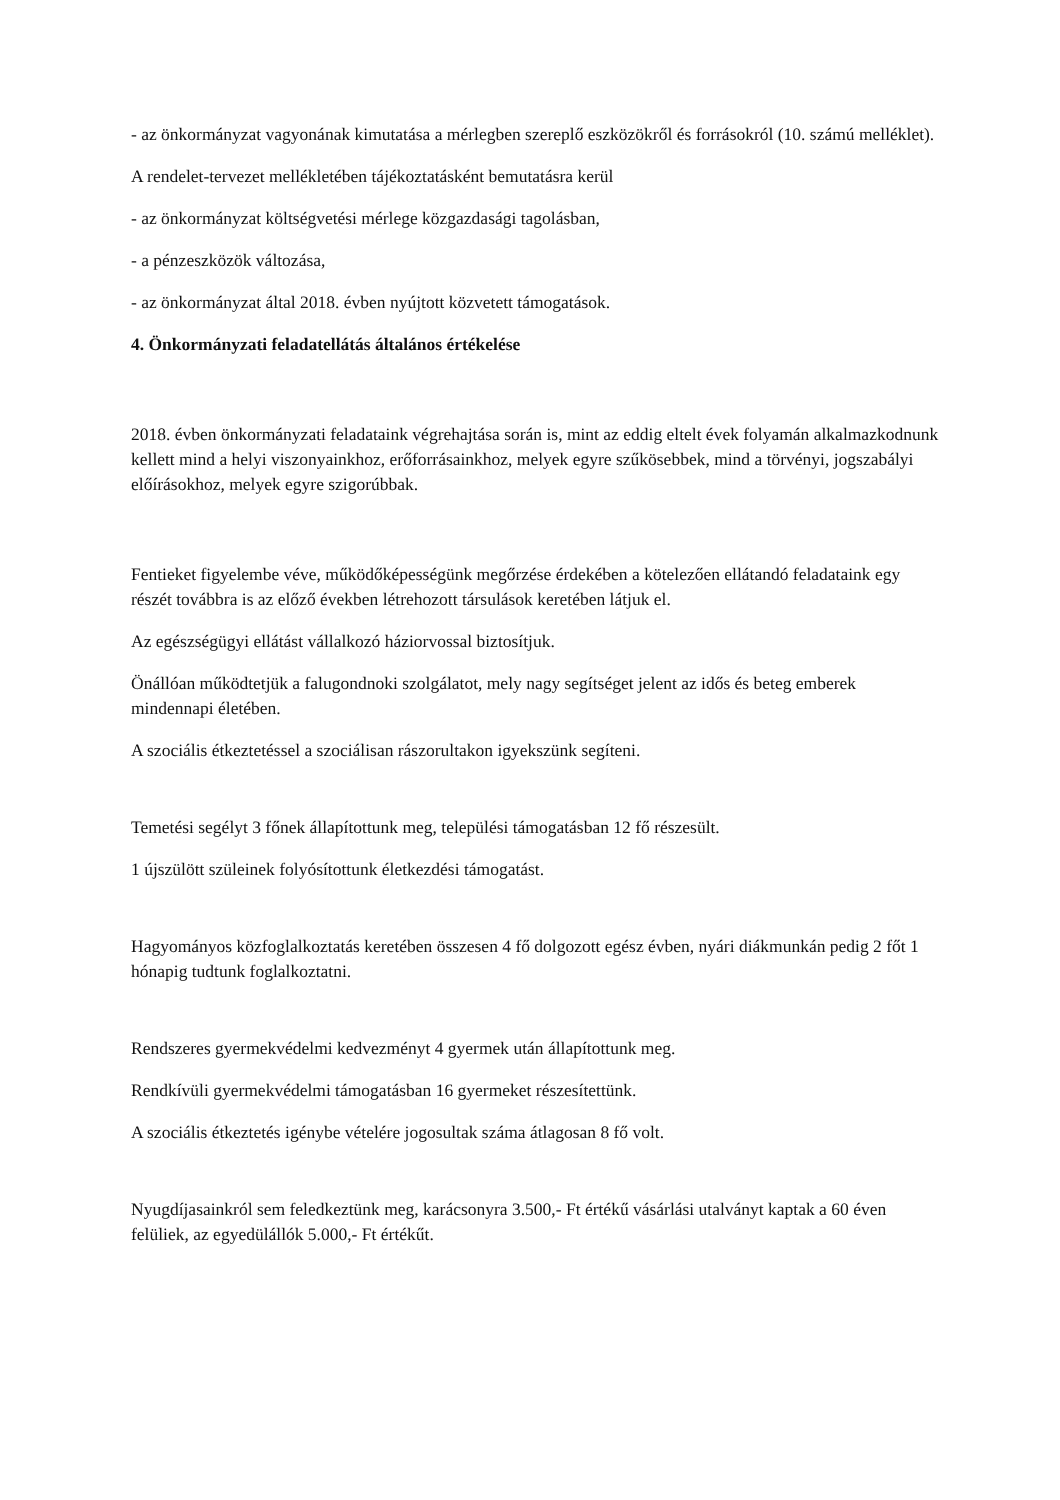- az önkormányzat vagyonának kimutatása a mérlegben szereplő eszközökről és forrásokról (10. számú melléklet).
A rendelet-tervezet mellékletében tájékoztatásként bemutatásra kerül
- az önkormányzat költségvetési mérlege közgazdasági tagolásban,
- a pénzeszközök változása,
- az önkormányzat által 2018. évben nyújtott közvetett támogatások.
4. Önkormányzati feladatellátás általános értékelése
2018. évben önkormányzati feladataink végrehajtása során is, mint az eddig eltelt évek folyamán alkalmazkodnunk kellett mind a helyi viszonyainkhoz, erőforrásainkhoz, melyek egyre szűkösebbek, mind a törvényi, jogszabályi előírásokhoz, melyek egyre szigorúbbak.
Fentieket figyelembe véve, működőképességünk megőrzése érdekében a kötelezően ellátandó feladataink egy részét továbbra is az előző években létrehozott társulások keretében látjuk el.
Az egészségügyi ellátást vállalkozó háziorvossal biztosítjuk.
Önállóan működtetjük a falugondnoki szolgálatot, mely nagy segítséget jelent az idős és beteg emberek mindennapi életében.
A szociális étkeztetéssel a szociálisan rászorultakon igyekszünk segíteni.
Temetési segélyt 3 főnek állapítottunk meg, települési támogatásban 12 fő részesült.
1 újszülött szüleinek folyósítottunk életkezdési támogatást.
Hagyományos közfoglalkoztatás keretében összesen 4 fő dolgozott egész évben, nyári diákmunkán pedig 2 főt 1 hónapig tudtunk foglalkoztatni.
Rendszeres gyermekvédelmi kedvezményt 4 gyermek után állapítottunk meg.
Rendkívüli gyermekvédelmi támogatásban 16 gyermeket részesítettünk.
A szociális étkeztetés igénybe vételére jogosultak száma átlagosan 8 fő volt.
Nyugdíjasainkról sem feledkeztünk meg, karácsonyra 3.500,- Ft értékű vásárlási utalványt kaptak a 60 éven felüliek, az egyedülállók 5.000,- Ft értékűt.